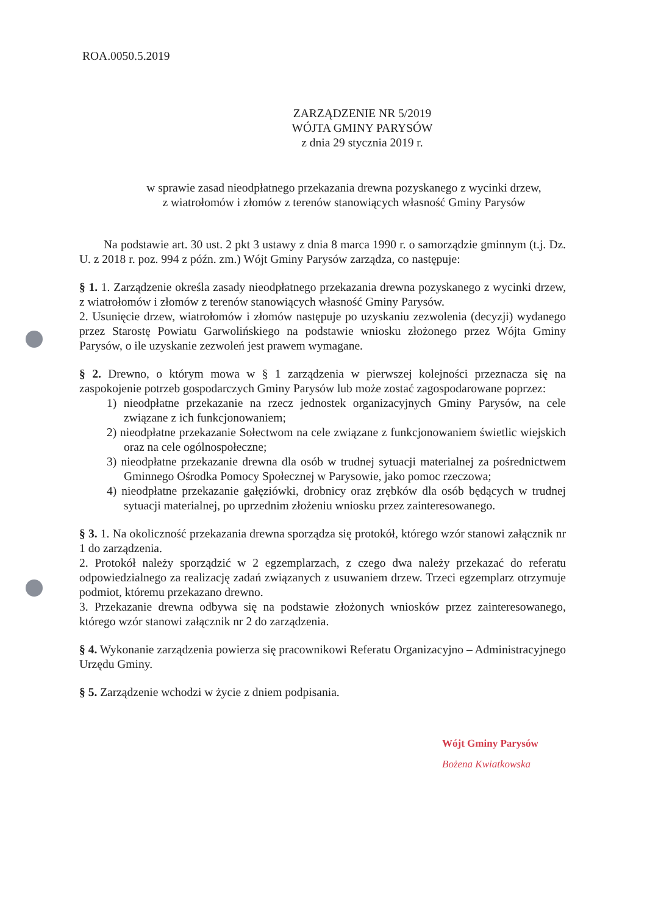ROA.0050.5.2019
ZARZĄDZENIE NR 5/2019
WÓJTA GMINY PARYSÓW
z dnia 29 stycznia 2019 r.
w sprawie zasad nieodpłatnego przekazania drewna pozyskanego z wycinki drzew,
z wiatrołomów i złomów z terenów stanowiących własność Gminy Parysów
Na podstawie art. 30 ust. 2 pkt 3 ustawy z dnia 8 marca 1990 r. o samorządzie gminnym (t.j. Dz. U. z 2018 r. poz. 994 z późn. zm.) Wójt Gminy Parysów zarządza, co następuje:
§ 1. 1. Zarządzenie określa zasady nieodpłatnego przekazania drewna pozyskanego z wycinki drzew, z wiatrołomów i złomów z terenów stanowiących własność Gminy Parysów.
2. Usunięcie drzew, wiatrołomów i złomów następuje po uzyskaniu zezwolenia (decyzji) wydanego przez Starostę Powiatu Garwolińskiego na podstawie wniosku złożonego przez Wójta Gminy Parysów, o ile uzyskanie zezwoleń jest prawem wymagane.
§ 2. Drewno, o którym mowa w § 1 zarządzenia w pierwszej kolejności przeznacza się na zaspokojenie potrzeb gospodarczych Gminy Parysów lub może zostać zagospodarowane poprzez:
1) nieodpłatne przekazanie na rzecz jednostek organizacyjnych Gminy Parysów, na cele związane z ich funkcjonowaniem;
2) nieodpłatne przekazanie Sołectwom na cele związane z funkcjonowaniem świetlic wiejskich oraz na cele ogólnospołeczne;
3) nieodpłatne przekazanie drewna dla osób w trudnej sytuacji materialnej za pośrednictwem Gminnego Ośrodka Pomocy Społecznej w Parysowie, jako pomoc rzeczowa;
4) nieodpłatne przekazanie gałęziówki, drobnicy oraz zrębków dla osób będących w trudnej sytuacji materialnej, po uprzednim złożeniu wniosku przez zainteresowanego.
§ 3. 1. Na okoliczność przekazania drewna sporządza się protokół, którego wzór stanowi załącznik nr 1 do zarządzenia.
2. Protokół należy sporządzić w 2 egzemplarzach, z czego dwa należy przekazać do referatu odpowiedzialnego za realizację zadań związanych z usuwaniem drzew. Trzeci egzemplarz otrzymuje podmiot, któremu przekazano drewno.
3. Przekazanie drewna odbywa się na podstawie złożonych wniosków przez zainteresowanego, którego wzór stanowi załącznik nr 2 do zarządzenia.
§ 4. Wykonanie zarządzenia powierza się pracownikowi Referatu Organizacyjno – Administracyjnego Urzędu Gminy.
§ 5. Zarządzenie wchodzi w życie z dniem podpisania.
Wójt Gminy Parysów
Bożena Kwiatkowska